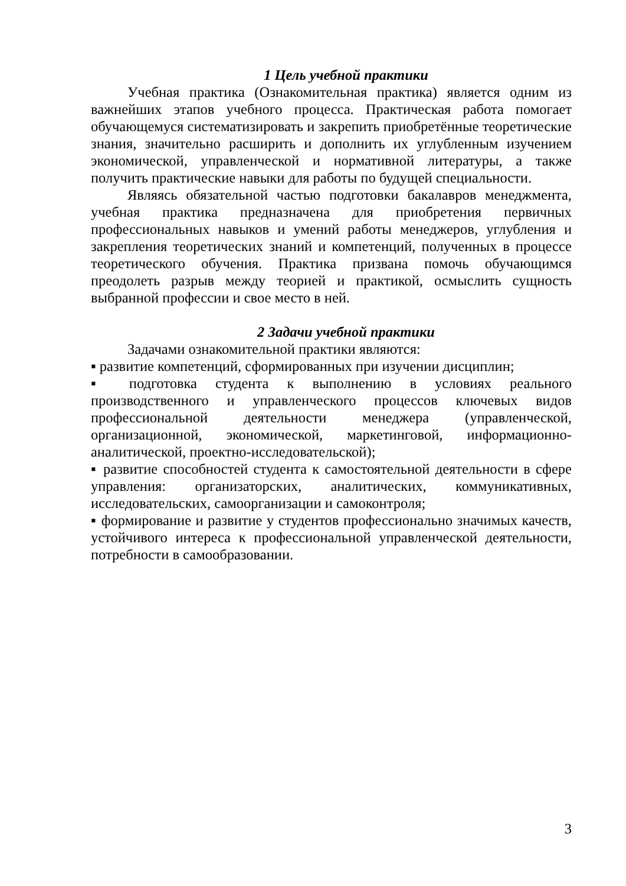1 Цель учебной практики
Учебная практика (Ознакомительная практика) является одним из важнейших этапов учебного процесса. Практическая работа помогает обучающемуся систематизировать и закрепить приобретённые теоретические знания, значительно расширить и дополнить их углубленным изучением экономической, управленческой и нормативной литературы, а также получить практические навыки для работы по будущей специальности.
Являясь обязательной частью подготовки бакалавров менеджмента, учебная практика предназначена для приобретения первичных профессиональных навыков и умений работы менеджеров, углубления и закрепления теоретических знаний и компетенций, полученных в процессе теоретического обучения. Практика призвана помочь обучающимся преодолеть разрыв между теорией и практикой, осмыслить сущность выбранной профессии и свое место в ней.
2 Задачи учебной практики
Задачами ознакомительной практики являются:
▪ развитие компетенций, сформированных при изучении дисциплин;
▪ подготовка студента к выполнению в условиях реального производственного и управленческого процессов ключевых видов профессиональной деятельности менеджера (управленческой, организационной, экономической, маркетинговой, информационно-аналитической, проектно-исследовательской);
▪ развитие способностей студента к самостоятельной деятельности в сфере управления: организаторских, аналитических, коммуникативных, исследовательских, самоорганизации и самоконтроля;
▪ формирование и развитие у студентов профессионально значимых качеств, устойчивого интереса к профессиональной управленческой деятельности, потребности в самообразовании.
3